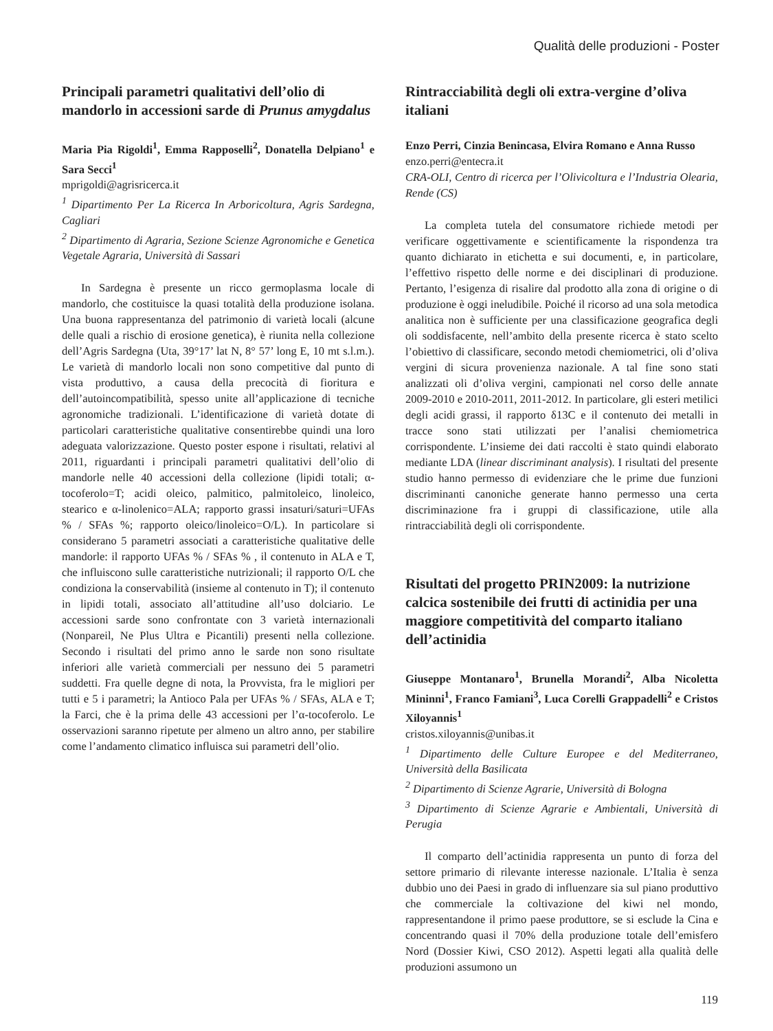Qualità delle produzioni - Poster
Principali parametri qualitativi dell’olio di mandorlo in accessioni sarde di Prunus amygdalus
Maria Pia Rigoldi<sup>1</sup>, Emma Rapposelli<sup>2</sup>, Donatella Delpiano<sup>1</sup> e Sara Secci<sup>1</sup>
mprigoldi@agrisricerca.it
<sup>1</sup> Dipartimento Per La Ricerca In Arboricoltura, Agris Sardegna, Cagliari
<sup>2</sup> Dipartimento di Agraria, Sezione Scienze Agronomiche e Genetica Vegetale Agraria, Università di Sassari
In Sardegna è presente un ricco germoplasma locale di mandorlo, che costituisce la quasi totalità della produzione isolana. Una buona rappresentanza del patrimonio di varietà locali (alcune delle quali a rischio di erosione genetica), è riunita nella collezione dell’Agris Sardegna (Uta, 39°17’ lat N, 8° 57’ long E, 10 mt s.l.m.). Le varietà di mandorlo locali non sono competitive dal punto di vista produttivo, a causa della precocità di fioritura e dell’autoincompatibilità, spesso unite all’applicazione di tecniche agronomiche tradizionali. L’identificazione di varietà dotate di particolari caratteristiche qualitative consentirebbe quindi una loro adeguata valorizzazione. Questo poster espone i risultati, relativi al 2011, riguardanti i principali parametri qualitativi dell’olio di mandorle nelle 40 accessioni della collezione (lipidi totali; α-tocoferolo=T; acidi oleico, palmitico, palmitoleico, linoleico, stearico e α-linolenico=ALA; rapporto grassi insaturi/saturi=UFAs % / SFAs %; rapporto oleico/linoleico=O/L). In particolare si considerano 5 parametri associati a caratteristiche qualitative delle mandorle: il rapporto UFAs % / SFAs % , il contenuto in ALA e T, che influiscono sulle caratteristiche nutrizionali; il rapporto O/L che condiziona la conservabilità (insieme al contenuto in T); il contenuto in lipidi totali, associato all’attitudine all’uso dolciario. Le accessioni sarde sono confrontate con 3 varietà internazionali (Nonpareil, Ne Plus Ultra e Picantili) presenti nella collezione. Secondo i risultati del primo anno le sarde non sono risultate inferiori alle varietà commerciali per nessuno dei 5 parametri suddetti. Fra quelle degne di nota, la Provvista, fra le migliori per tutti e 5 i parametri; la Antioco Pala per UFAs % / SFAs, ALA e T; la Farci, che è la prima delle 43 accessioni per l’α-tocoferolo. Le osservazioni saranno ripetute per almeno un altro anno, per stabilire come l’andamento climatico influisca sui parametri dell’olio.
Rintracciabilità degli oli extra-vergine d’oliva italiani
Enzo Perri, Cinzia Benincasa, Elvira Romano e Anna Russo
enzo.perri@entecra.it
CRA-OLI, Centro di ricerca per l’Olivicoltura e l’Industria Olearia, Rende (CS)
La completa tutela del consumatore richiede metodi per verificare oggettivamente e scientificamente la rispondenza tra quanto dichiarato in etichetta e sui documenti, e, in particolare, l’effettivo rispetto delle norme e dei disciplinari di produzione. Pertanto, l’esigenza di risalire dal prodotto alla zona di origine o di produzione è oggi ineludibile. Poiché il ricorso ad una sola metodica analitica non è sufficiente per una classificazione geografica degli oli soddisfacente, nell’ambito della presente ricerca è stato scelto l’obiettivo di classificare, secondo metodi chemiometrici, oli d’oliva vergini di sicura provenienza nazionale. A tal fine sono stati analizzati oli d’oliva vergini, campionati nel corso delle annate 2009-2010 e 2010-2011, 2011-2012. In particolare, gli esteri metilici degli acidi grassi, il rapporto δ13C e il contenuto dei metalli in tracce sono stati utilizzati per l’analisi chemiometrica corrispondente. L’insieme dei dati raccolti è stato quindi elaborato mediante LDA (linear discriminant analysis). I risultati del presente studio hanno permesso di evidenziare che le prime due funzioni discriminanti canoniche generate hanno permesso una certa discriminazione fra i gruppi di classificazione, utile alla rintracciabilità degli oli corrispondente.
Risultati del progetto PRIN2009: la nutrizione calcica sostenibile dei frutti di actinidia per una maggiore competitività del comparto italiano dell’actinidia
Giuseppe Montanaro<sup>1</sup>, Brunella Morandi<sup>2</sup>, Alba Nicoletta Mininni<sup>1</sup>, Franco Famiani<sup>3</sup>, Luca Corelli Grappadelli<sup>2</sup> e Cristos Xiloyannis<sup>1</sup>
cristos.xiloyannis@unibas.it
<sup>1</sup> Dipartimento delle Culture Europee e del Mediterraneo, Università della Basilicata
<sup>2</sup> Dipartimento di Scienze Agrarie, Università di Bologna
<sup>3</sup> Dipartimento di Scienze Agrarie e Ambientali, Università di Perugia
Il comparto dell’actinidia rappresenta un punto di forza del settore primario di rilevante interesse nazionale. L’Italia è senza dubbio uno dei Paesi in grado di influenzare sia sul piano produttivo che commerciale la coltivazione del kiwi nel mondo, rappresentandone il primo paese produttore, se si esclude la Cina e concentrando quasi il 70% della produzione totale dell’emisfero Nord (Dossier Kiwi, CSO 2012). Aspetti legati alla qualità delle produzioni assumono un
119